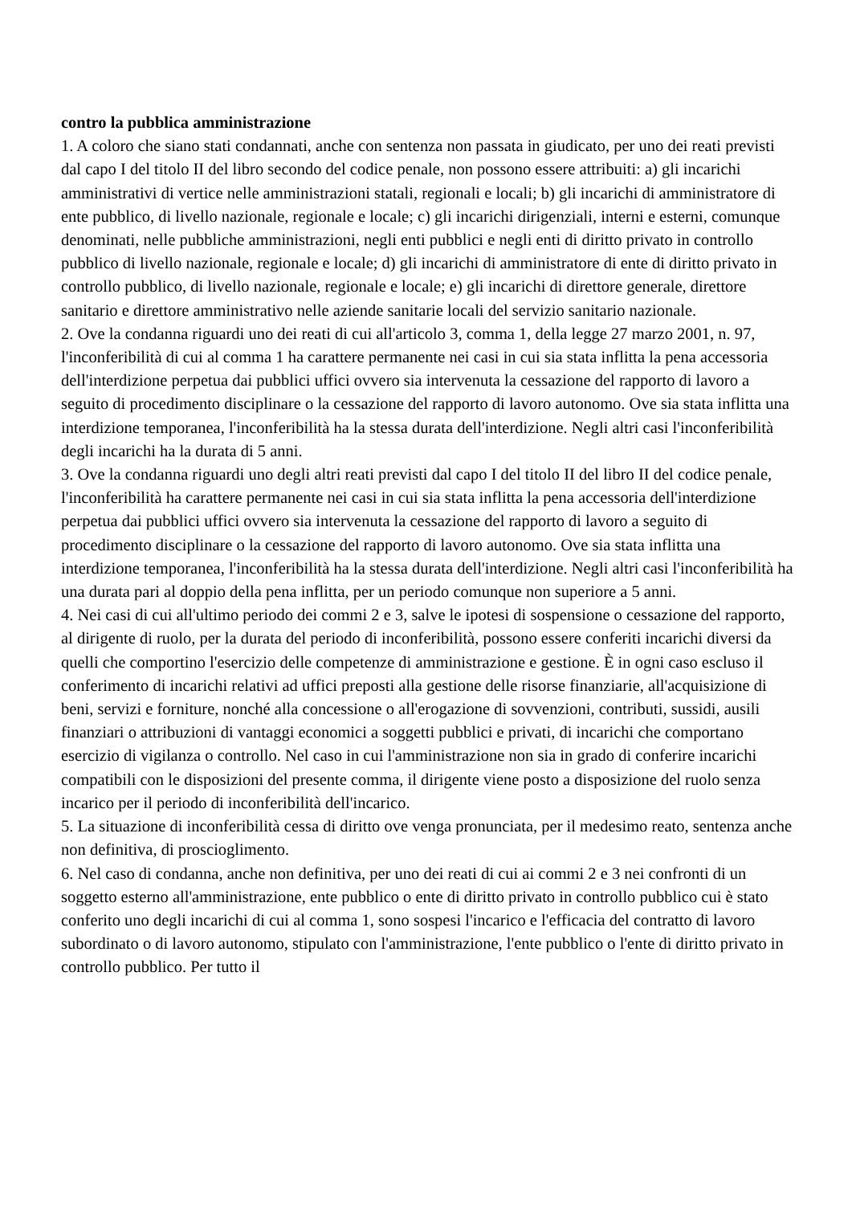contro la pubblica amministrazione
1. A coloro che siano stati condannati, anche con sentenza non passata in giudicato, per uno dei reati previsti dal capo I del titolo II del libro secondo del codice penale, non possono essere attribuiti: a) gli incarichi amministrativi di vertice nelle amministrazioni statali, regionali e locali; b) gli incarichi di amministratore di ente pubblico, di livello nazionale, regionale e locale; c) gli incarichi dirigenziali, interni e esterni, comunque denominati, nelle pubbliche amministrazioni, negli enti pubblici e negli enti di diritto privato in controllo pubblico di livello nazionale, regionale e locale; d) gli incarichi di amministratore di ente di diritto privato in controllo pubblico, di livello nazionale, regionale e locale; e) gli incarichi di direttore generale, direttore sanitario e direttore amministrativo nelle aziende sanitarie locali del servizio sanitario nazionale.
2. Ove la condanna riguardi uno dei reati di cui all'articolo 3, comma 1, della legge 27 marzo 2001, n. 97, l'inconferibilità di cui al comma 1 ha carattere permanente nei casi in cui sia stata inflitta la pena accessoria dell'interdizione perpetua dai pubblici uffici ovvero sia intervenuta la cessazione del rapporto di lavoro a seguito di procedimento disciplinare o la cessazione del rapporto di lavoro autonomo. Ove sia stata inflitta una interdizione temporanea, l'inconferibilità ha la stessa durata dell'interdizione. Negli altri casi l'inconferibilità degli incarichi ha la durata di 5 anni.
3. Ove la condanna riguardi uno degli altri reati previsti dal capo I del titolo II del libro II del codice penale, l'inconferibilità ha carattere permanente nei casi in cui sia stata inflitta la pena accessoria dell'interdizione perpetua dai pubblici uffici ovvero sia intervenuta la cessazione del rapporto di lavoro a seguito di procedimento disciplinare o la cessazione del rapporto di lavoro autonomo. Ove sia stata inflitta una interdizione temporanea, l'inconferibilità ha la stessa durata dell'interdizione. Negli altri casi l'inconferibilità ha una durata pari al doppio della pena inflitta, per un periodo comunque non superiore a 5 anni.
4. Nei casi di cui all'ultimo periodo dei commi 2 e 3, salve le ipotesi di sospensione o cessazione del rapporto, al dirigente di ruolo, per la durata del periodo di inconferibilità, possono essere conferiti incarichi diversi da quelli che comportino l'esercizio delle competenze di amministrazione e gestione. È in ogni caso escluso il conferimento di incarichi relativi ad uffici preposti alla gestione delle risorse finanziarie, all'acquisizione di beni, servizi e forniture, nonché alla concessione o all'erogazione di sovvenzioni, contributi, sussidi, ausili finanziari o attribuzioni di vantaggi economici a soggetti pubblici e privati, di incarichi che comportano esercizio di vigilanza o controllo. Nel caso in cui l'amministrazione non sia in grado di conferire incarichi compatibili con le disposizioni del presente comma, il dirigente viene posto a disposizione del ruolo senza incarico per il periodo di inconferibilità dell'incarico.
5. La situazione di inconferibilità cessa di diritto ove venga pronunciata, per il medesimo reato, sentenza anche non definitiva, di proscioglimento.
6. Nel caso di condanna, anche non definitiva, per uno dei reati di cui ai commi 2 e 3 nei confronti di un soggetto esterno all'amministrazione, ente pubblico o ente di diritto privato in controllo pubblico cui è stato conferito uno degli incarichi di cui al comma 1, sono sospesi l'incarico e l'efficacia del contratto di lavoro subordinato o di lavoro autonomo, stipulato con l'amministrazione, l'ente pubblico o l'ente di diritto privato in controllo pubblico. Per tutto il